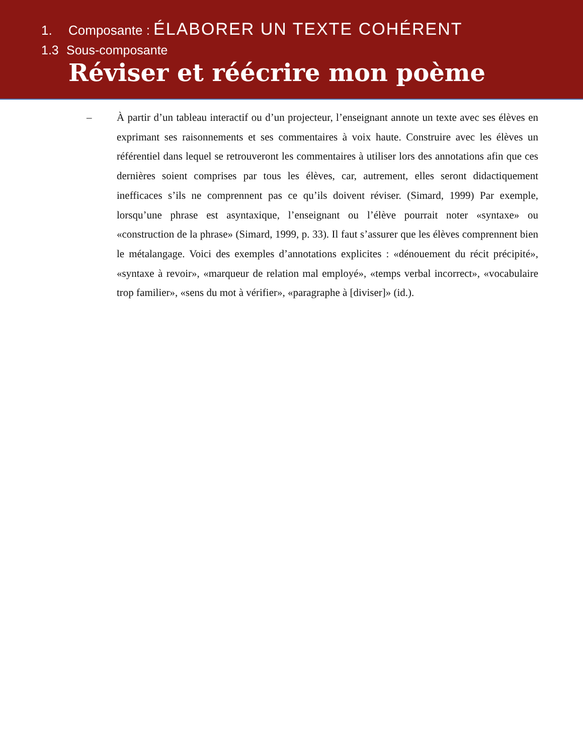1. Composante : ÉLABORER UN TEXTE COHÉRENT
1.3 Sous-composante
Réviser et réécrire mon poème
– À partir d’un tableau interactif ou d’un projecteur, l’enseignant annote un texte avec ses élèves en exprimant ses raisonnements et ses commentaires à voix haute. Construire avec les élèves un référentiel dans lequel se retrouveront les commentaires à utiliser lors des annotations afin que ces dernières soient comprises par tous les élèves, car, autrement, elles seront didactiquement inefficaces s’ils ne comprennent pas ce qu’ils doivent réviser. (Simard, 1999) Par exemple, lorsqu’une phrase est asyntaxique, l’enseignant ou l’élève pourrait noter «syntaxe» ou «construction de la phrase» (Simard, 1999, p. 33). Il faut s’assurer que les élèves comprennent bien le métalangage. Voici des exemples d’annotations explicites : «dénouement du récit précipité», «syntaxe à revoir», «marqueur de relation mal employé», «temps verbal incorrect», «vocabulaire trop familier», «sens du mot à vérifier», «paragraphe à [diviser]» (id.).